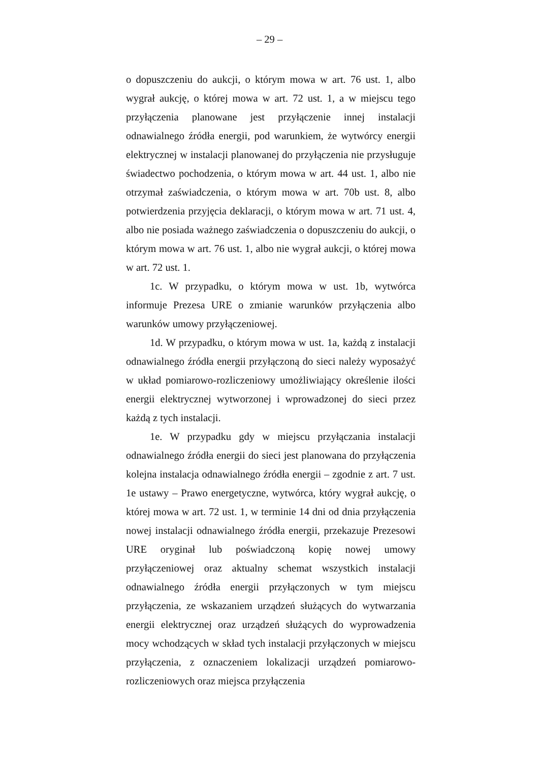– 29 –
o dopuszczeniu do aukcji, o którym mowa w art. 76 ust. 1, albo wygrał aukcję, o której mowa w art. 72 ust. 1, a w miejscu tego przyłączenia planowane jest przyłączenie innej instalacji odnawialnego źródła energii, pod warunkiem, że wytwórcy energii elektrycznej w instalacji planowanej do przyłączenia nie przysługuje świadectwo pochodzenia, o którym mowa w art. 44 ust. 1, albo nie otrzymał zaświadczenia, o którym mowa w art. 70b ust. 8, albo potwierdzenia przyjęcia deklaracji, o którym mowa w art. 71 ust. 4, albo nie posiada ważnego zaświadczenia o dopuszczeniu do aukcji, o którym mowa w art. 76 ust. 1, albo nie wygrał aukcji, o której mowa w art. 72 ust. 1.
1c. W przypadku, o którym mowa w ust. 1b, wytwórca informuje Prezesa URE o zmianie warunków przyłączenia albo warunków umowy przyłączeniowej.
1d. W przypadku, o którym mowa w ust. 1a, każdą z instalacji odnawialnego źródła energii przyłączoną do sieci należy wyposażyć w układ pomiarowo-rozliczeniowy umożliwiający określenie ilości energii elektrycznej wytworzonej i wprowadzonej do sieci przez każdą z tych instalacji.
1e. W przypadku gdy w miejscu przyłączania instalacji odnawialnego źródła energii do sieci jest planowana do przyłączenia kolejna instalacja odnawialnego źródła energii – zgodnie z art. 7 ust. 1e ustawy – Prawo energetyczne, wytwórca, który wygrał aukcję, o której mowa w art. 72 ust. 1, w terminie 14 dni od dnia przyłączenia nowej instalacji odnawialnego źródła energii, przekazuje Prezesowi URE oryginał lub poświadczoną kopię nowej umowy przyłączeniowej oraz aktualny schemat wszystkich instalacji odnawialnego źródła energii przyłączonych w tym miejscu przyłączenia, ze wskazaniem urządzeń służących do wytwarzania energii elektrycznej oraz urządzeń służących do wyprowadzenia mocy wchodzących w skład tych instalacji przyłączonych w miejscu przyłączenia, z oznaczeniem lokalizacji urządzeń pomiarowo-rozliczeniowych oraz miejsca przyłączenia